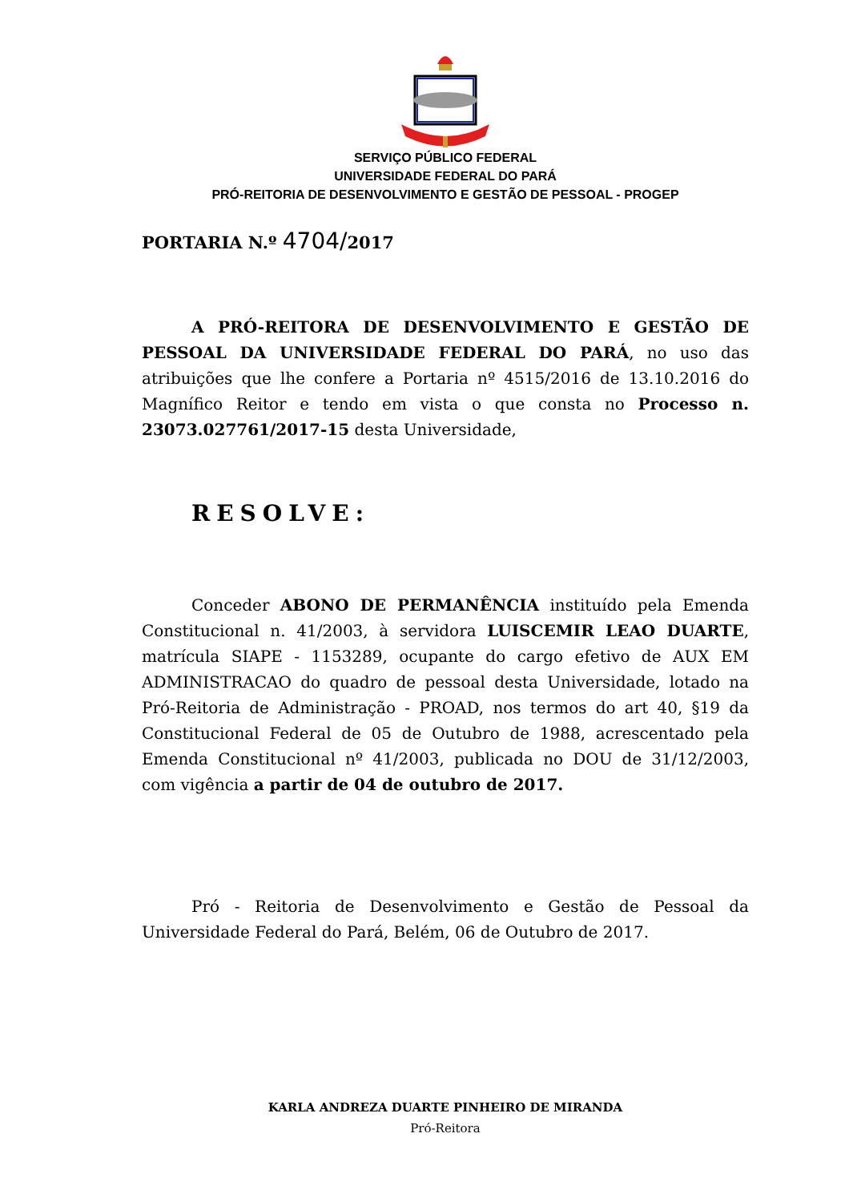SERVIÇO PÚBLICO FEDERAL
UNIVERSIDADE FEDERAL DO PARÁ
PRÓ-REITORIA DE DESENVOLVIMENTO E GESTÃO DE PESSOAL - PROGEP
PORTARIA N.º 4704/2017
A PRÓ-REITORA DE DESENVOLVIMENTO E GESTÃO DE PESSOAL DA UNIVERSIDADE FEDERAL DO PARÁ, no uso das atribuições que lhe confere a Portaria nº 4515/2016 de 13.10.2016 do Magnífico Reitor e tendo em vista o que consta no Processo n. 23073.027761/2017-15 desta Universidade,
RESOLVE:
Conceder ABONO DE PERMANÊNCIA instituído pela Emenda Constitucional n. 41/2003, à servidora LUISCEMIR LEAO DUARTE, matrícula SIAPE - 1153289, ocupante do cargo efetivo de AUX EM ADMINISTRACAO do quadro de pessoal desta Universidade, lotado na Pró-Reitoria de Administração - PROAD, nos termos do art 40, §19 da Constitucional Federal de 05 de Outubro de 1988, acrescentado pela Emenda Constitucional nº 41/2003, publicada no DOU de 31/12/2003, com vigência a partir de 04 de outubro de 2017.
Pró - Reitoria de Desenvolvimento e Gestão de Pessoal da Universidade Federal do Pará, Belém, 06 de Outubro de 2017.
KARLA ANDREZA DUARTE PINHEIRO DE MIRANDA
Pró-Reitora